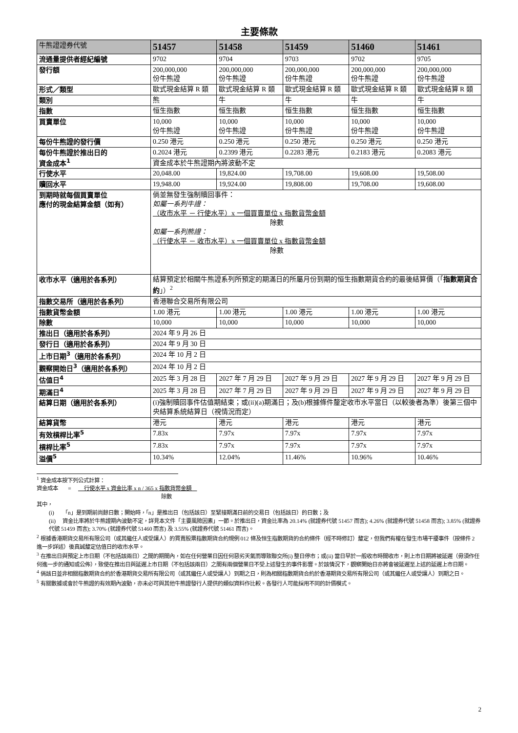主要條款
| 牛熊證證券代號 | 51457 | 51458 | 51459 | 51460 | 51461 |
| --- | --- | --- | --- | --- | --- |
| 流通量提供者經紀編號 | 9702 | 9704 | 9703 | 9702 | 9705 |
| 發行額 | 200,000,000 份牛熊證 | 200,000,000 份牛熊證 | 200,000,000 份牛熊證 | 200,000,000 份牛熊證 | 200,000,000 份牛熊證 |
| 形式／類型 | 歐式現金結算 R 類 | 歐式現金結算 R 類 | 歐式現金結算 R 類 | 歐式現金結算 R 類 | 歐式現金結算 R 類 |
| 類別 | 熊 | 牛 | 牛 | 牛 | 牛 |
| 指數 | 恒生指數 | 恒生指數 | 恒生指數 | 恒生指數 | 恒生指數 |
| 買賣單位 | 10,000 份牛熊證 | 10,000 份牛熊證 | 10,000 份牛熊證 | 10,000 份牛熊證 | 10,000 份牛熊證 |
| 每份牛熊證的發行價 | 0.250 港元 | 0.250 港元 | 0.250 港元 | 0.250 港元 | 0.250 港元 |
| 每份牛熊證於推出日的 資金成本<sup>1</sup> | 0.2024 港元 | 0.2399 港元 | 0.2283 港元 | 0.2183 港元 | 0.2083 港元 |
| | 資金成本於牛熊證期內將波動不定 | | | | |
| 行使水平 | 20,048.00 | 19,824.00 | 19,708.00 | 19,608.00 | 19,508.00 |
| 贖回水平 | 19,948.00 | 19,924.00 | 19,808.00 | 19,708.00 | 19,608.00 |
| 到期時就每個買賣單位 應付的現金結算金額（如有） | 倘並無發生強制贖回事件： 如屬一系列牛證： （收市水平 － 行使水平）x 一個買賣單位 x 指數貨幣金額 除數 如屬一系列熊證： （行使水平 － 收市水平）x 一個買賣單位 x 指數貨幣金額 除數 | | | | |
| 收市水平（適用於各系列） | 結算預定於相關牛熊證系列所預定的期滿日的所屬月份到期的恒生指數期貨合約的最後結算價（「 指數期貨合約 」）<sup>2</sup> | | | | |
| 指數交易所（適用於各系列） | 香港聯合交易所有限公司 | | | | |
| 指數貨幣金額 | 1.00 港元 | 1.00 港元 | 1.00 港元 | 1.00 港元 | 1.00 港元 |
| 除數 | 10,000 | 10,000 | 10,000 | 10,000 | 10,000 |
| 推出日（適用於各系列） | 2024 年 9 月 26 日 | | | | |
| 發行日（適用於各系列） | 2024 年 9 月 30 日 | | | | |
| 上市日期<sup>3</sup>（適用於各系列） | 2024 年 10 月 2 日 | | | | |
| 觀察開始日<sup>3</sup>（適用於各系列） | 2024 年 10 月 2 日 | | | | |
| 估值日<sup>4</sup> | 2025 年 3 月 28 日 | 2027 年 7 月 29 日 | 2027 年 9 月 29 日 | 2027 年 9 月 29 日 | 2027 年 9 月 29 日 |
| 期滿日<sup>4</sup> | 2025 年 3 月 28 日 | 2027 年 7 月 29 日 | 2027 年 9 月 29 日 | 2027 年 9 月 29 日 | 2027 年 9 月 29 日 |
| 結算日期（適用於各系列） | (i)強制贖回事件估值期結束；或(ii)(a)期滿日；及(b)根據條件釐定收市水平當日（以較後者為準）後第三個中央結算系統結算日（視情況而定） | | | | |
| 結算貨幣 | 港元 | 港元 | 港元 | 港元 | 港元 |
| 有效槓桿比率<sup>5</sup> | 7.83x | 7.97x | 7.97x | 7.97x | 7.97x |
| 槓桿比率<sup>5</sup> | 7.83x | 7.97x | 7.97x | 7.97x | 7.97x |
| 溢價<sup>5</sup> | 10.34% | 12.04% | 11.46% | 10.96% | 10.46% |
<sup>1</sup> 資金成本按下列公式計算：
資金成本 = 行使水平 x 資金比率 x n / 365 x 指數貨幣金額
除數
其中，
(i) 「n」是到期前尚餘日數；開始時，「n」是推出日（包括該日）至緊接期滿日前的交易日（包括該日）的日數；及
(ii) 資金比率將於牛熊證期內波動不定，詳見本文件「主要風險因素」一節。於推出日，資金比率為 20.14% (就證券代號 51457 而言); 4.26% (就證券代號 51458 而言); 3.85% (就證券代號 51459 而言); 3.70% (就證券代號 51460 而言) 及 3.55% (就證券代號 51461 而言)。
<sup>2</sup> 根據香港期貨交易所有限公司（或其繼任人或受讓人）的買賣股票指數期貨合約規例 012 條及恒生指數期貨的合約條件（經不時修訂）釐定，但我們有權在發生市場干擾事件（按條件 2 進一步詳述）後真誠釐定估值日的收市水平。
<sup>3</sup> 在推出日與預定上市日期（不包括該兩日）之間的期間內，如在任何營業日因任何惡劣天氣而導致聯交所(i) 整日停市；或(ii) 當日早於一般收市時間收市，則上市日期將被延遲（毋須作任何進一步的通知或公佈），致使在推出日與延遲上市日期（不包括該兩日）之間有兩個營業日不受上述發生的事件影響。於該情況下，觀察開始日亦將會被延遲至上述的延遲上市日期。
<sup>4</sup> 倘該日並非相關指數期貨合約於香港期貨交易所有限公司（或其繼任人或受讓人）到期之日，則為相關指數期貨合約於香港期貨交易所有限公司（或其繼任人或受讓人）到期之日。
<sup>5</sup> 有關數據或會於牛熊證的有效期內波動，亦未必可與其他牛熊證發行人提供的類似資料作比較。各發行人可能採用不同的計價模式。
2